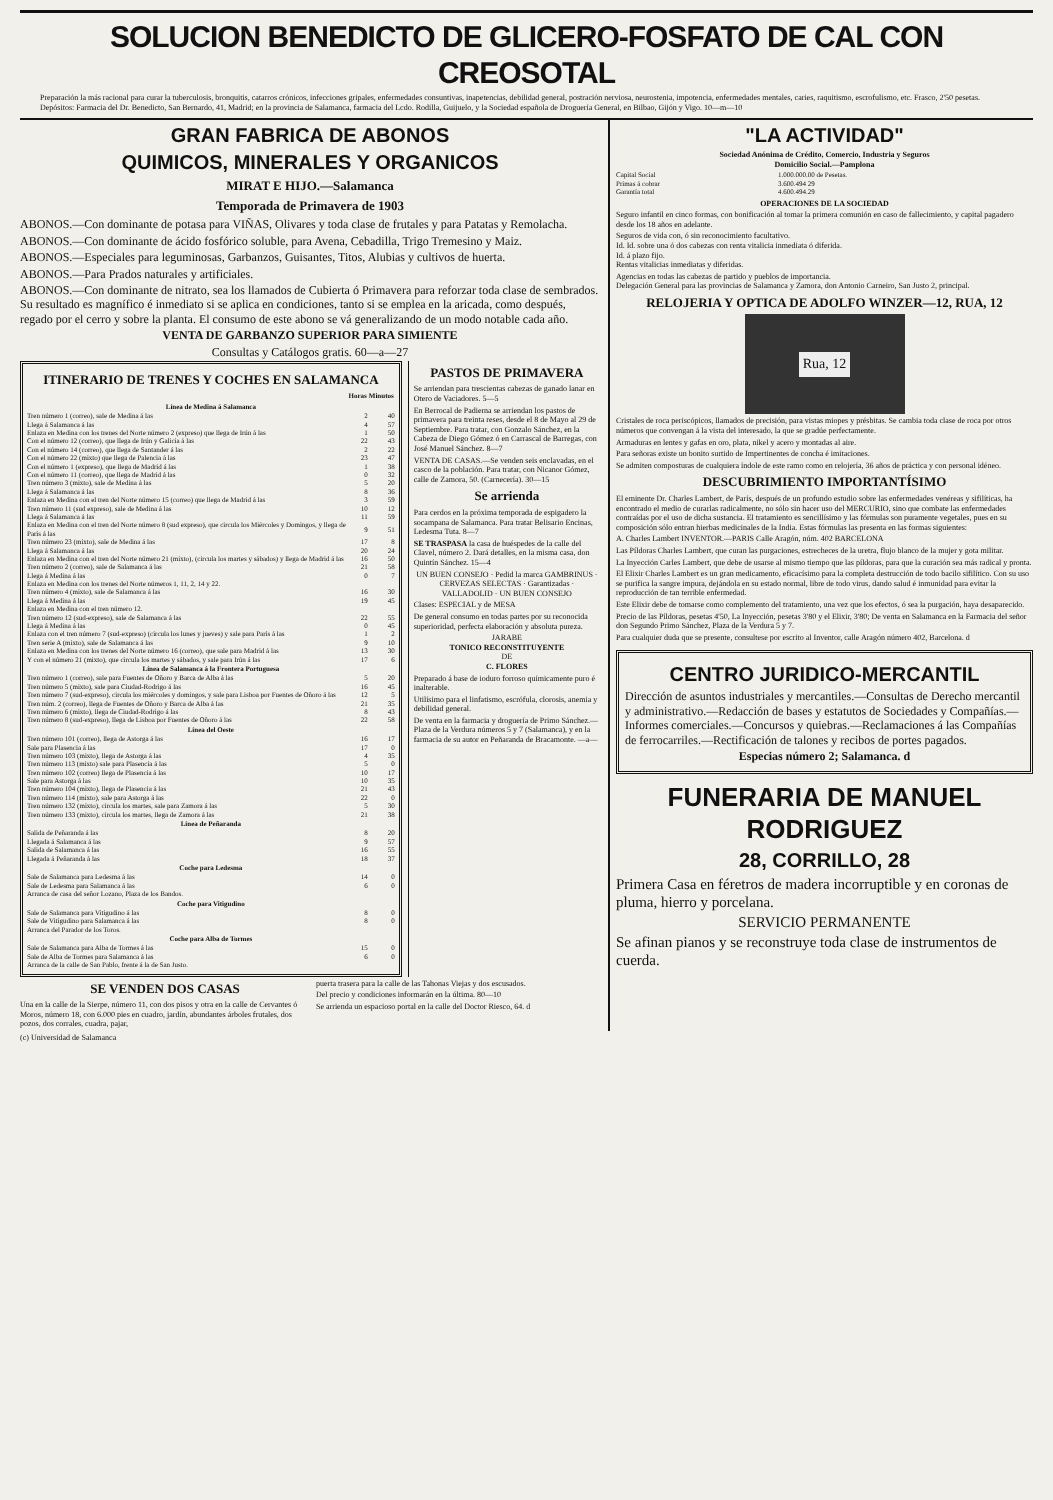SOLUCION BENEDICTO DE GLICERO-FOSFATO DE CAL CON CREOSOTAL
Preparación la más racional para curar la tuberculosis, bronquitis, catarros crónicos, infecciones gripales, enfermedades consuntivas, inapetencias, debilidad general, postración nerviosa, neurostenia, impotencia, enfermedades mentales, caries, raquitismo, escrofulismo, etc. Frasco, 2'50 pesetas. Depósitos: Farmacia del Dr. Benedicto, San Bernardo, 41, Madrid; en la provincia de Salamanca, farmacia del Lcdo. Rodilla, Guijuelo, y la Sociedad española de Droguería General, en Bilbao, Gijón y Vigo. 10—m—10
GRAN FABRICA DE ABONOS
QUIMICOS, MINERALES Y ORGANICOS
MIRAT E HIJO.—Salamanca
Temporada de Primavera de 1903
ABONOS.—Con dominante de potasa para VIÑAS, Olivares y toda clase de frutales y para Patatas y Remolacha.
ABONOS.—Con dominante de ácido fosfórico soluble, para Avena, Cebadilla, Trigo Tremesino y Maiz.
ABONOS.—Especiales para leguminosas, Garbanzos, Guisantes, Titos, Alubias y cultivos de huerta.
ABONOS.—Para Prados naturales y artificiales.
ABONOS.—Con dominante de nitrato, sea los llamados de Cubierta ó Primavera para reforzar toda clase de sembrados. Su resultado es magnífico é inmediato si se aplica en condiciones, tanto si se emplea en la aricada, como después, regado por el cerro y sobre la planta. El consumo de este abono se vá generalizando de un modo notable cada año.
VENTA DE GARBANZO SUPERIOR PARA SIMIENTE
Consultas y Catálogos gratis. 60—a—27
ITINERARIO DE TRENES Y COCHES EN SALAMANCA
| | Horas | Minutos |
| --- | --- | --- |
| Línea de Medina á Salamanca | | |
| Tren número 1 (correo), sale de Medina á las | 2 | 40 |
| Llega á Salamanca á las | 4 | 57 |
| Enlaza en Medina con los trenes del Norte número 2 (expreso) que llega de Irún á las | 1 | 50 |
| Con el número 12 (correo), que llega de Irún y Galicia á las | 22 | 43 |
| Con el número 14 (correo), que llega de Santander á las | 2 | 22 |
| Con el número 22 (mixto) que llega de Palencia á las | 23 | 47 |
| Con el número 1 (expreso), que llega de Madrid á las | 1 | 38 |
| Con el número 11 (correo), que llega de Madrid á las | 0 | 32 |
| Tren número 3 (mixto), sale de Medina á las | 5 | 20 |
| Llega á Salamanca á las | 8 | 36 |
| Enlaza en Medina con el tren del Norte número 15 (correo) que llega de Madrid á las | 3 | 59 |
| Tren número 11 (sud expreso), sale de Medina á las | 10 | 12 |
| Llega á Salamanca á las | 11 | 59 |
| Enlaza en Medina con el tren del Norte número 8 (sud expreso), que circula los Miércoles y Domingos, y llega de París á las | 9 | 51 |
| Tren número 23 (mixto), sale de Medina á las | 17 | 8 |
| Llega á Salamanca á las | 20 | 24 |
| Enlaza en Medina con el tren del Norte número 21 (mixto), (circula los martes y sábados) y llega de Madrid á las | 16 | 50 |
| Tren número 2 (correo), sale de Salamanca á las | 21 | 58 |
| Llega á Medina á las | 0 | 7 |
| Enlaza en Medina con los trenes del Norte números 1, 11, 2, 14 y 22. | | |
| Tren número 4 (mixto), sale de Salamanca á las | 16 | 30 |
| Llega á Medina á las | 19 | 45 |
| Enlaza en Medina con el tren número 12. | | |
| Tren número 12 (sud-expreso), sale de Salamanca á las | 22 | 55 |
| Llega á Medina á las | 0 | 45 |
| Enlaza con el tren número 7 (sud-expreso) (circula los lunes y jueves) y sale para París á las | 1 | 2 |
| Tren serie A (mixto), sale de Salamanca á las | 9 | 10 |
| Enlaza en Medina con los trenes del Norte número 16 (correo), que sale para Madrid á las | 13 | 30 |
| Y con el número 21 (mixto), que circula los martes y sábados, y sale para Irún á las | 17 | 6 |
| Línea de Salamanca á la Frontera Portuguesa | | |
| Tren número 1 (correo), sale para Fuentes de Oñoro y Barca de Alba á las | 5 | 20 |
| Tren número 5 (mixto), sale para Ciudad-Rodrigo á las | 16 | 45 |
| Tren número 7 (sud-expreso), circula los miércoles y domingos, y sale para Lisboa por Fuentes de Oñoro á las | 12 | 5 |
| Tren núm. 2 (correo), llega de Fuentes de Oñoro y Barca de Alba á las | 21 | 35 |
| Tren número 6 (mixto), llega de Ciudad-Rodrigo á las | 8 | 43 |
| Tren número 8 (sud-expreso), llega de Lisboa por Fuentes de Oñoro á las | 22 | 58 |
| Línea del Oeste | | |
| Tren número 101 (correo), llega de Astorga á las | 16 | 17 |
| Sale para Plasencia á las | 17 | 0 |
| Tren número 103 (mixto), llega de Astorga á las | 4 | 35 |
| Tren número 113 (mixto) sale para Plasencia á las | 5 | 0 |
| Tren número 102 (correo) llega de Plasencia á las | 10 | 17 |
| Sale para Astorga á las | 10 | 35 |
| Tren número 104 (mixto), llega de Plasencia á las | 21 | 43 |
| Tren número 114 (mixto), sale para Astorga á las | 22 | 0 |
| Tren número 132 (mixto), circula los martes, sale para Zamora á las | 5 | 30 |
| Tren número 133 (mixto), circula los martes, llega de Zamora á las | 21 | 38 |
| Línea de Peñaranda | | |
| Salida de Peñaranda á las | 8 | 20 |
| Llegada á Salamanca á las | 9 | 57 |
| Salida de Salamanca á las | 16 | 55 |
| Llegada á Peñaranda á las | 18 | 37 |
| Coche para Ledesma | | |
| Sale de Salamanca para Ledesma á las | 14 | 0 |
| Sale de Ledesma para Salamanca á las | 6 | 0 |
| Arranca de casa del señor Lozano, Plaza de los Bandos. | | |
| Coche para Vitigudino | | |
| Sale de Salamanca para Vitigudino á las | 8 | 0 |
| Sale de Vitigudino para Salamanca á las | 8 | 0 |
| Arranca del Parador de los Toros. | | |
| Coche para Alba de Tormes | | |
| Sale de Salamanca para Alba de Tormes á las | 15 | 0 |
| Sale de Alba de Tormes para Salamanca á las | 6 | 0 |
| Arranca de la calle de San Pablo, frente á la de San Justo. | | |
PASTOS DE PRIMAVERA
Se arriendan para trescientas cabezas de ganado lanar en Otero de Vaciadores. 5—5
En Berrocal de Padierna se arriendan los pastos de primavera para treinta reses, desde el 8 de Mayo al 29 de Septiembre. Para tratar, con Gonzalo Sánchez, en la Cabeza de Diego Gómez ó en Carrascal de Barregas, con José Manuel Sánchez. 8—7
VENTA DE CASAS.—Se venden seis enclavadas, en el casco de la población. Para tratar, con Nicanor Gómez, calle de Zamora, 50. (Carnecería). 30—15
Se arrienda
Para cerdos en la próxima temporada de espigadero la socampana de Salamanca. Para tratar Belisario Encinas, Ledesma Tuta. 8—7
SE TRASPASA la casa de huéspedes de la calle del Clavel, número 2. Dará detalles, en la misma casa, don Quintín Sánchez. 15—4
UN BUEN CONSEJO · Pedid la marca GAMBRINUS · CERVEZAS SELECTAS · Garantizadas · VALLADOLID · UN BUEN CONSEJO
Clases: ESPECIAL y de MESA
De general consumo en todas partes por su reconocida superioridad, perfecta elaboración y absoluta pureza.
JARABE
TONICO RECONSTITUYENTE
DE
C. FLORES
Preparado á base de ioduro forroso químicamente puro é inalterable.
Utilísimo para el linfatismo, escrófula, clorosis, anemia y debilidad general.
De venta en la farmacia y droguería de Primo Sánchez.—Plaza de la Verdura números 5 y 7 (Salamanca), y en la farmacia de su autor en Peñaranda de Bracamonte. —a—
SE VENDEN DOS CASAS
Una en la calle de la Sierpe, número 11, con dos pisos y otra en la calle de Cervantes ó Moros, número 18, con 6.000 pies en cuadro, jardín, abundantes árboles frutales, dos pozos, dos corrales, cuadra, pajar,
puerta trasera para la calle de las Tahonas Viejas y dos escusados.
Del precio y condiciones informarán en la última. 80—10
Se arrienda un espacioso portal en la calle del Doctor Riesco, 64. d
"LA ACTIVIDAD"
Sociedad Anónima de Crédito, Comercio, Industria y Seguros
Domicilio Social.—Pamplona
| Capital Social | 1.000.000.00 de Pesetas. |
| Primas á cobrar | 3.600.494 29 |
| Garantía total | 4.600.494.29 |
OPERACIONES DE LA SOCIEDAD
Seguro infantil en cinco formas, con bonificación al tomar la primera comunión en caso de fallecimiento, y capital pagadero desde los 18 años en adelante.
Seguros de vida con, ó sin reconocimiento facultativo.
Id. Id. sobre una ó dos cabezas con renta vitalicia inmediata ó diferida.
Id. á plazo fijo.
Rentas vitalicias inmediatas y diferidas.
Agencias en todas las cabezas de partido y pueblos de importancia.
Delegación General para las provincias de Salamanca y Zamora, don Antonio Carneiro, San Justo 2, principal.
RELOJERIA Y OPTICA DE ADOLFO WINZER—12, RUA, 12
Rua, 12
Cristales de roca periscópicos, llamados de precisión, para vistas miopes y présbitas. Se cambia toda clase de roca por otros números que convengan á la vista del interesado, la que se gradúe perfectamente.
Armaduras en lentes y gafas en oro, plata, nikel y acero y montadas al aire.
Para señoras existe un bonito surtido de Impertinentes de concha é imitaciones.
Se admiten composturas de cualquiera índole de este ramo como en relojería, 36 años de práctica y con personal idéneo.
DESCUBRIMIENTO IMPORTANTÍSIMO
El eminente Dr. Charles Lambert, de París, después de un profundo estudio sobre las enfermedades venéreas y sifilíticas, ha encontrado el medio de curarlas radicalmente, no sólo sin hacer uso del MERCURIO, sino que combate las enfermedades contraídas por el uso de dicha sustancia. El tratamiento es sencillísimo y las fórmulas son puramente vegetales, pues en su composición sólo entran hierbas medicinales de la India. Estas fórmulas las presenta en las formas siguientes:
A. Charles Lambert INVENTOR.—PARIS Calle Aragón, núm. 402 BARCELONA
Las Píldoras Charles Lambert, que curan las purgaciones, estrecheces de la uretra, flujo blanco de la mujer y gota militar.
La Inyección Carles Lambert, que debe de usarse al mismo tiempo que las píldoras, para que la curación sea más radical y pronta.
El Elixir Charles Lambert es un gran medicamento, eficacísimo para la completa destrucción de todo bacilo sifilítico. Con su uso se purifica la sangre impura, dejándola en su estado normal, libre de todo virus, dando salud é inmunidad para evitar la reproducción de tan terrible enfermedad.
Este Elixir debe de tomarse como complemento del tratamiento, una vez que los efectos, ó sea la purgación, haya desaparecido.
Precio de las Píldoras, pesetas 4'50, La Inyección, pesetas 3'80 y el Elixir, 3'80; De venta en Salamanca en la Farmacia del señor don Segundo Primo Sánchez, Plaza de la Verdura 5 y 7.
Para cualquier duda que se presente, consultese por escrito al Inventor, calle Aragón número 402, Barcelona. d
CENTRO JURIDICO-MERCANTIL
Dirección de asuntos industriales y mercantiles.—Consultas de Derecho mercantil y administrativo.—Redacción de bases y estatutos de Sociedades y Compañías.—Informes comerciales.—Concursos y quiebras.—Reclamaciones á las Compañías de ferrocarriles.—Rectificación de talones y recibos de portes pagados.
Especias número 2; Salamanca. d
FUNERARIA DE MANUEL RODRIGUEZ
28, CORRILLO, 28
Primera Casa en féretros de madera incorruptible y en coronas de pluma, hierro y porcelana.
SERVICIO PERMANENTE
Se afinan pianos y se reconstruye toda clase de instrumentos de cuerda.
(c) Universidad de Salamanca